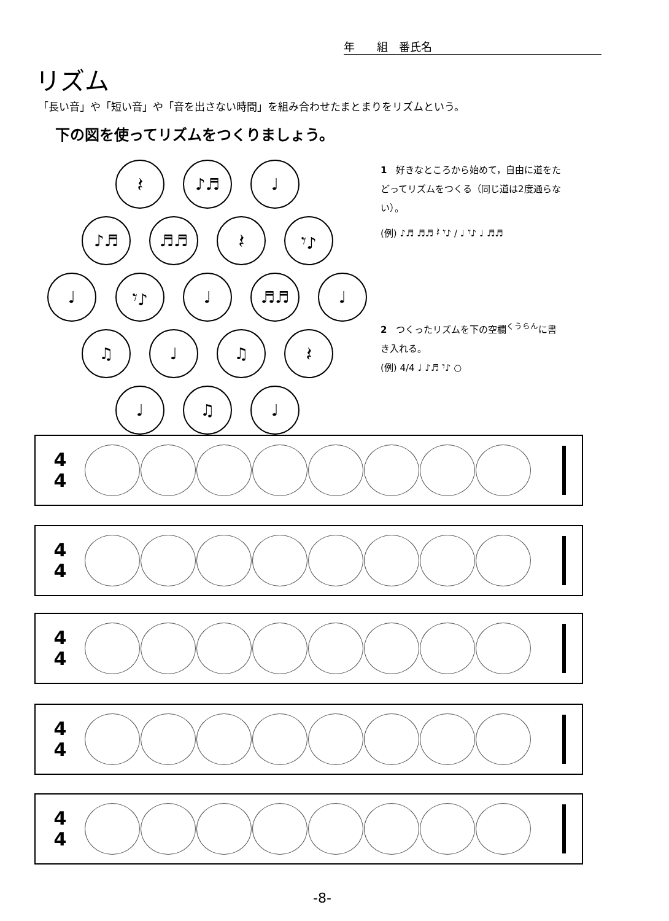年　　組　番氏名
リズム
「長い音」や「短い音」や「音を出さない時間」を組み合わせたまとまりをリズムという。
下の図を使ってリズムをつくりましょう。
𝄽 ♪♬ ♩
♪♬ ♬♬ 𝄽 𝄾♪
♩ 𝄾♪ ♩ ♬♬ ♩
♫ ♩ ♫ 𝄽
♩ ♫ ♩
1　好きなところから始めて，自由に道をたどってリズムをつくる（同じ道は2度通らない）。
(例) ♪♬ ♬♬ 𝄽 𝄾♪ / ♩ 𝄾♪ ♩ ♬♬
2　つくったリズムを下の空欄<sup>くうらん</sup>に書き入れる。
(例) 4/4 ♩ ♪♬ 𝄾♪ ○
4
4
4
4
4
4
4
4
4
4
-8-